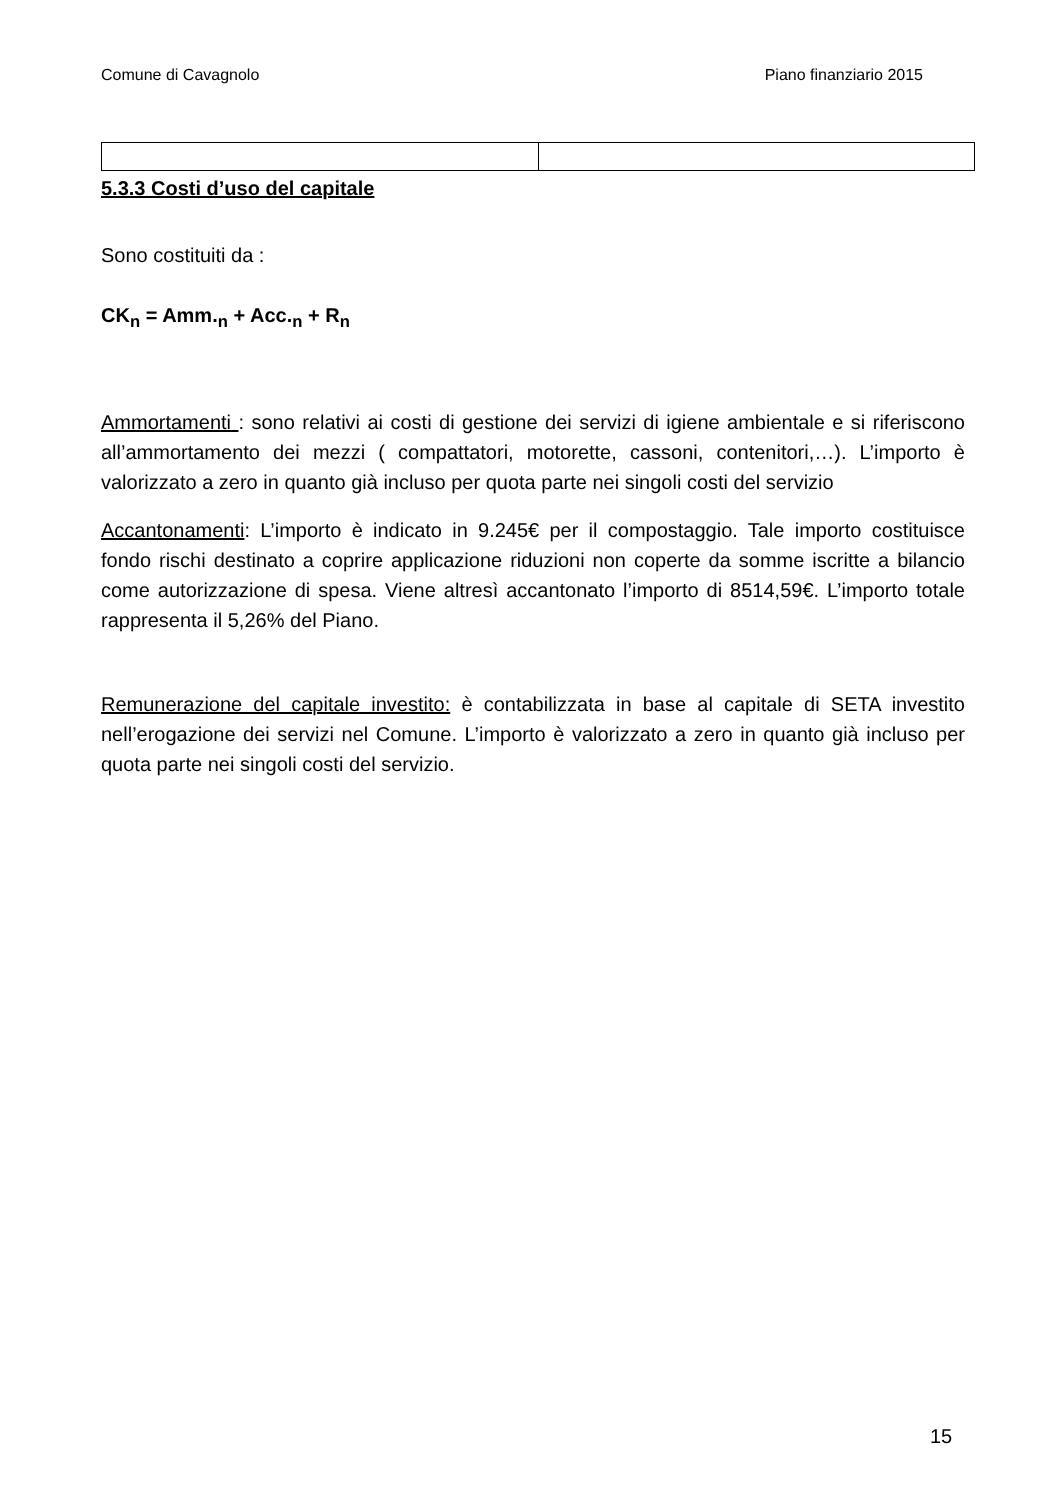Comune di Cavagnolo Piano finanziario 2015
5.3.3 Costi d’uso del capitale
Sono costituiti da :
CK<sub>n</sub> = Amm.<sub>n</sub> + Acc.<sub>n</sub> + R<sub>n</sub>
Ammortamenti : sono relativi ai costi di gestione dei servizi di igiene ambientale e si riferiscono all’ammortamento dei mezzi ( compattatori, motorette, cassoni, contenitori,…). L’importo è valorizzato a zero in quanto già incluso per quota parte nei singoli costi del servizio
Accantonamenti: L’importo è indicato in 9.245€ per il compostaggio. Tale importo costituisce fondo rischi destinato a coprire applicazione riduzioni non coperte da somme iscritte a bilancio come autorizzazione di spesa. Viene altresì accantonato l’importo di 8514,59€. L’importo totale rappresenta il 5,26% del Piano.
Remunerazione del capitale investito: è contabilizzata in base al capitale di SETA investito nell’erogazione dei servizi nel Comune. L’importo è valorizzato a zero in quanto già incluso per quota parte nei singoli costi del servizio.
15